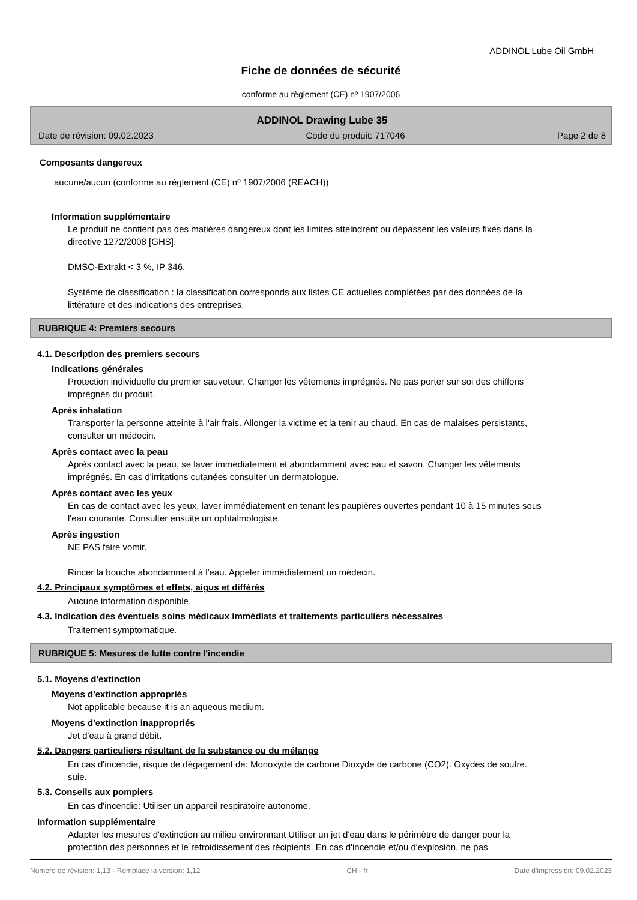ADDINOL Lube Oil GmbH
Fiche de données de sécurité
conforme au règlement (CE) nº 1907/2006
ADDINOL Drawing Lube 35
Date de révision: 09.02.2023 Code du produit: 717046 Page 2 de 8
Composants dangereux
aucune/aucun (conforme au règlement (CE) nº 1907/2006 (REACH))
Information supplémentaire
Le produit ne contient pas des matières dangereux dont les limites atteindrent ou dépassent les valeurs fixés dans la directive 1272/2008 [GHS].
DMSO-Extrakt < 3 %, IP 346.
Système de classification : la classification corresponds aux listes CE actuelles complétées par des données de la littérature et des indications des entreprises.
RUBRIQUE 4: Premiers secours
4.1. Description des premiers secours
Indications générales
Protection individuelle du premier sauveteur. Changer les vêtements imprégnés. Ne pas porter sur soi des chiffons imprégnés du produit.
Après inhalation
Transporter la personne atteinte à l'air frais. Allonger la victime et la tenir au chaud. En cas de malaises persistants, consulter un médecin.
Après contact avec la peau
Après contact avec la peau, se laver immédiatement et abondamment avec eau et savon. Changer les vêtements imprégnés. En cas d'irritations cutanées consulter un dermatologue.
Après contact avec les yeux
En cas de contact avec les yeux, laver immédiatement en tenant les paupières ouvertes pendant 10 à 15 minutes sous l'eau courante. Consulter ensuite un ophtalmologiste.
Après ingestion
NE PAS faire vomir.
Rincer la bouche abondamment à l'eau. Appeler immédiatement un médecin.
4.2. Principaux symptômes et effets, aigus et différés
Aucune information disponible.
4.3. Indication des éventuels soins médicaux immédiats et traitements particuliers nécessaires
Traitement symptomatique.
RUBRIQUE 5: Mesures de lutte contre l'incendie
5.1. Moyens d'extinction
Moyens d'extinction appropriés
Not applicable because it is an aqueous medium.
Moyens d'extinction inappropriés
Jet d'eau à grand débit.
5.2. Dangers particuliers résultant de la substance ou du mélange
En cas d'incendie, risque de dégagement de: Monoxyde de carbone Dioxyde de carbone (CO2). Oxydes de soufre. suie.
5.3. Conseils aux pompiers
En cas d'incendie: Utiliser un appareil respiratoire autonome.
Information supplémentaire
Adapter les mesures d'extinction au milieu environnant Utiliser un jet d'eau dans le périmètre de danger pour la protection des personnes et le refroidissement des récipients. En cas d'incendie et/ou d'explosion, ne pas
Numéro de révision: 1,13 - Remplace la version: 1,12 CH - fr Date d'impression: 09.02.2023